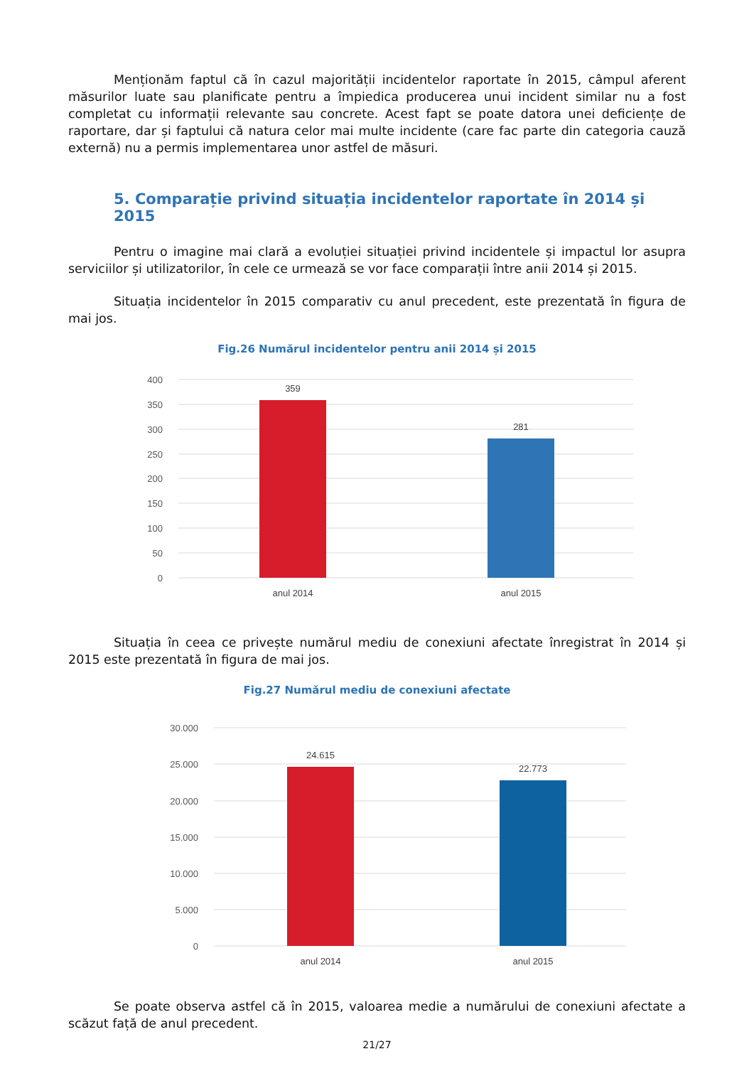Menționăm faptul că în cazul majorității incidentelor raportate în 2015, câmpul aferent măsurilor luate sau planificate pentru a împiedica producerea unui incident similar nu a fost completat cu informații relevante sau concrete. Acest fapt se poate datora unei deficiențe de raportare, dar și faptului că natura celor mai multe incidente (care fac parte din categoria cauză externă) nu a permis implementarea unor astfel de măsuri.
5. Comparație privind situația incidentelor raportate în 2014 și 2015
Pentru o imagine mai clară a evoluției situației privind incidentele și impactul lor asupra serviciilor și utilizatorilor, în cele ce urmează se vor face comparații între anii 2014 și 2015.
Situația incidentelor în 2015 comparativ cu anul precedent, este prezentată în figura de mai jos.
Fig.26 Numărul incidentelor pentru anii 2014 și 2015
400
350
300
250
200
150
100
50
0
359
281
anul 2014
anul 2015
Situația în ceea ce privește numărul mediu de conexiuni afectate înregistrat în 2014 și 2015 este prezentată în figura de mai jos.
Fig.27 Numărul mediu de conexiuni afectate
30.000
25.000
20.000
15.000
10.000
5.000
0
24.615
22.773
anul 2014
anul 2015
Se poate observa astfel că în 2015, valoarea medie a numărului de conexiuni afectate a scăzut față de anul precedent.
21/27